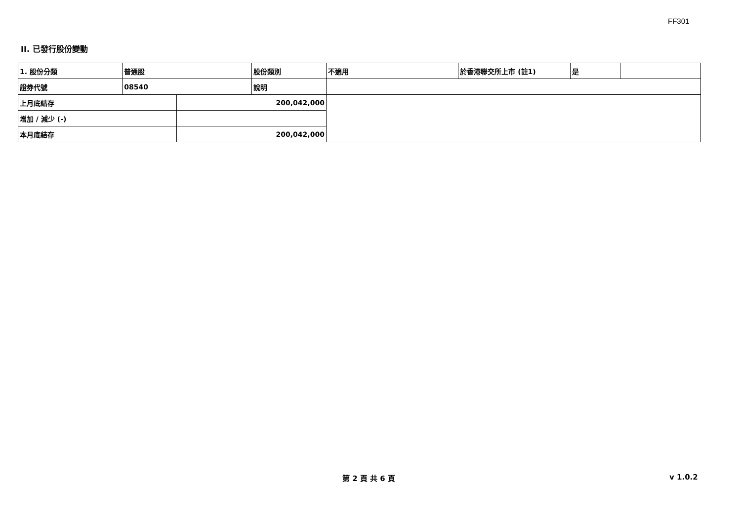FF301
II. 已發行股份變動
| 1. 股份分類 | 普通股 | | 股份類別 | 不適用 | 於香港聯交所上市 (註1) | 是 | |
| 證券代號 | 08540 | | 說明 | | | | |
| 上月底結存 | | 200,042,000 | | | | | |
| 增加 / 減少 (-) | | | | | | | |
| 本月底結存 | | 200,042,000 | | | | | |
第 2 頁 共 6 頁 v 1.0.2